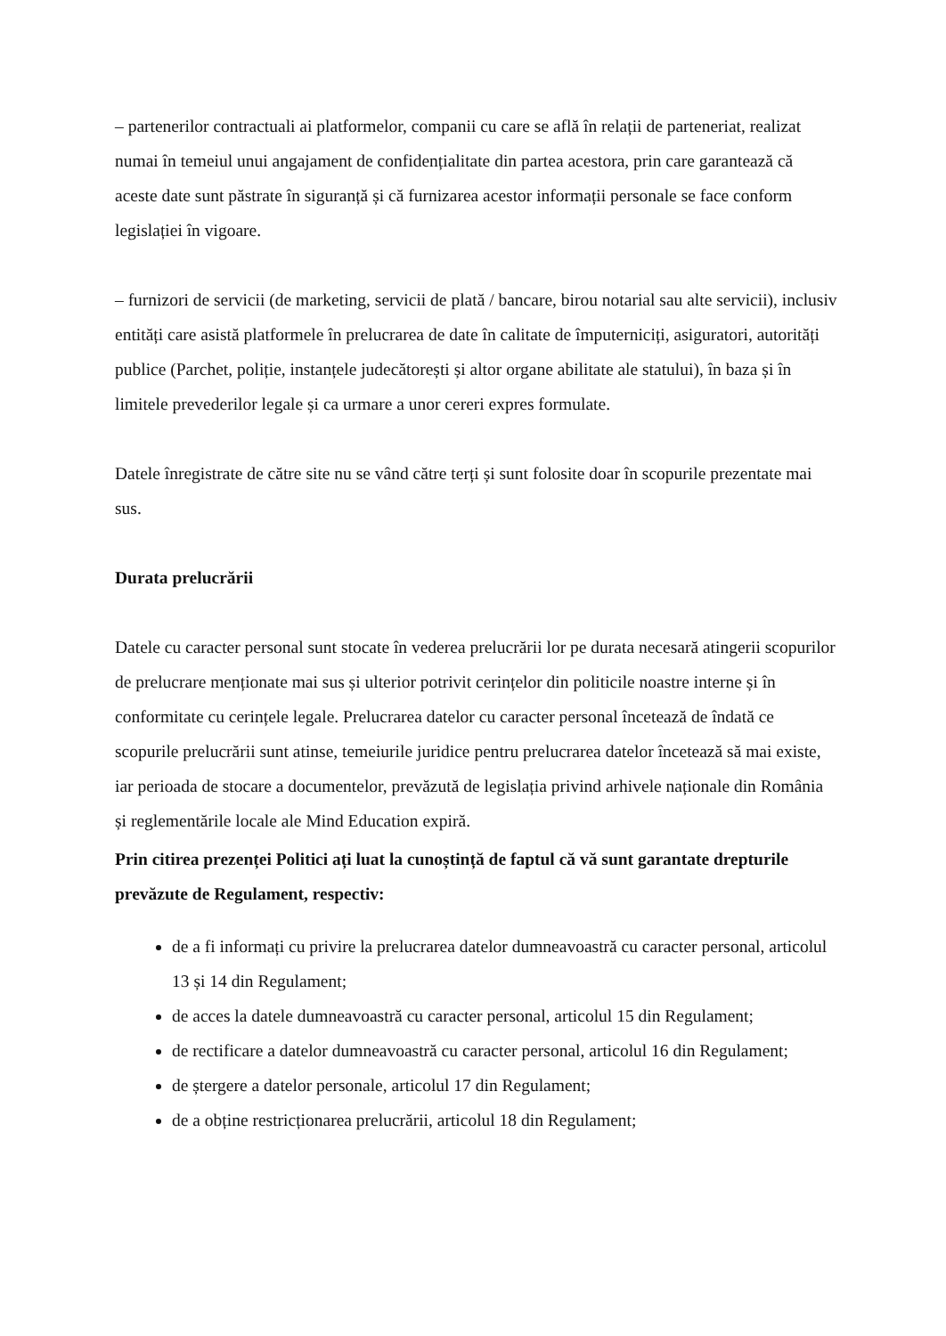– partenerilor contractuali ai platformelor, companii cu care se află în relații de parteneriat, realizat numai în temeiul unui angajament de confidențialitate din partea acestora, prin care garantează că aceste date sunt păstrate în siguranță și că furnizarea acestor informații personale se face conform legislației în vigoare.
– furnizori de servicii (de marketing, servicii de plată / bancare, birou notarial sau alte servicii), inclusiv entități care asistă platformele în prelucrarea de date în calitate de împuterniciți, asiguratori, autorități publice (Parchet, poliție, instanțele judecătorești și altor organe abilitate ale statului), în baza și în limitele prevederilor legale și ca urmare a unor cereri expres formulate.
Datele înregistrate de către site nu se vând către terți și sunt folosite doar în scopurile prezentate mai sus.
Durata prelucrării
Datele cu caracter personal sunt stocate în vederea prelucrării lor pe durata necesară atingerii scopurilor de prelucrare menționate mai sus și ulterior potrivit cerințelor din politicile noastre interne și în conformitate cu cerințele legale. Prelucrarea datelor cu caracter personal încetează de îndată ce scopurile prelucrării sunt atinse, temeiurile juridice pentru prelucrarea datelor încetează să mai existe, iar perioada de stocare a documentelor, prevăzută de legislația privind arhivele naționale din România și reglementările locale ale Mind Education expiră.
Prin citirea prezenței Politici ați luat la cunoștință de faptul că vă sunt garantate drepturile prevăzute de Regulament, respectiv:
de a fi informați cu privire la prelucrarea datelor dumneavoastră cu caracter personal, articolul 13 și 14 din Regulament;
de acces la datele dumneavoastră cu caracter personal, articolul 15 din Regulament;
de rectificare a datelor dumneavoastră cu caracter personal, articolul 16 din Regulament;
de ștergere a datelor personale, articolul 17 din Regulament;
de a obține restricționarea prelucrării, articolul 18 din Regulament;